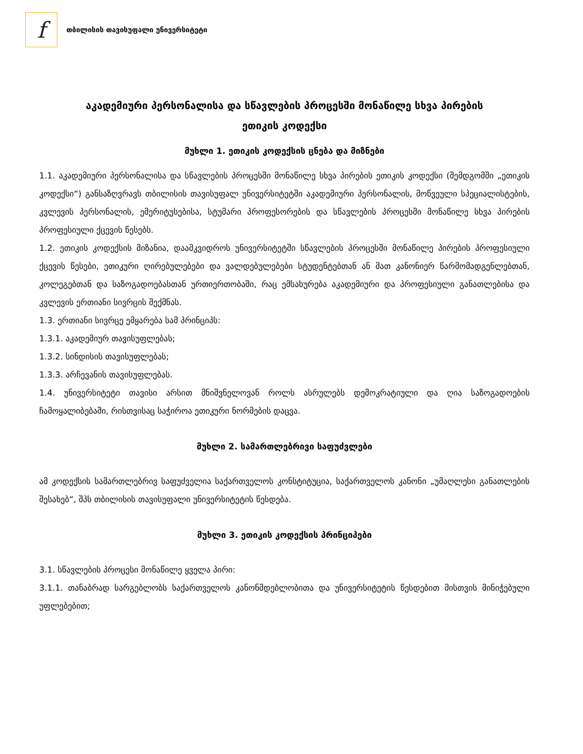f
თბილისის თავისუფალი უნივერსიტეტი
აკადემიური პერსონალისა და სწავლების პროცესში მონაწილე სხვა პირების
ეთიკის კოდექსი
მუხლი 1. ეთიკის კოდექსის ცნება და მიზნები
1.1. აკადემიური პერსონალისა და სწავლების პროცესში მონაწილე სხვა პირების ეთიკის კოდექსი (შემდგომში „ეთიკის კოდექსი“) განსაზღვრავს თბილისის თავისუფალ უნივერსიტეტში აკადემიური პერსონალის, მოწვეული სპეციალისტების, კვლევის პერსონალის, ემერიტუსებისა, სტუმარი პროფესორების და სწავლების პროცესში მონაწილე სხვა პირების პროფესიული ქცევის წესებს.
1.2. ეთიკის კოდექსის მიზანია, დაამკვიდროს უნივერსიტეტში სწავლების პროცესში მონაწილე პირების პროფესიული ქცევის წესები, ეთიკური ღირებულებები და ვალდებულებები სტუდენტებთან ან მათ კანონიერ წარმომადგენლებთან, კოლეგებთან და საზოგადოებასთან ურთიერთობაში, რაც ემსახურება აკადემიური და პროფესიული განათლებისა და კვლევის ერთიანი სივრცის შექმნას.
1.3. ერთიანი სივრცე ემყარება სამ პრინციპს:
1.3.1. აკადემიურ თავისუფლებას;
1.3.2. სინდისის თავისუფლებას;
1.3.3. არჩევანის თავისუფლებას.
1.4. უნივერსიტეტი თავისი არსით მნიშვნელოვან როლს ასრულებს დემოკრატიული და ღია საზოგადოების ჩამოყალიბებაში, რისთვისაც საჭიროა ეთიკური ნორმების დაცვა.
მუხლი 2. სამართლებრივი საფუძვლები
ამ კოდექსის სამართლებრივ საფუძველია საქართველოს კონსტიტუცია, საქართველოს კანონი „უმაღლესი განათლების შესახებ“, შპს თბილისის თავისუფალი უნივერსიტეტის წესდება.
მუხლი 3. ეთიკის კოდექსის პრინციპები
3.1. სწავლების პროცესი მონაწილე ყველა პირი:
3.1.1. თანაბრად სარგებლობს საქართველოს კანონმდებლობითა და უნივერსიტეტის წესდებით მისთვის მინიჭებული უფლებებით;